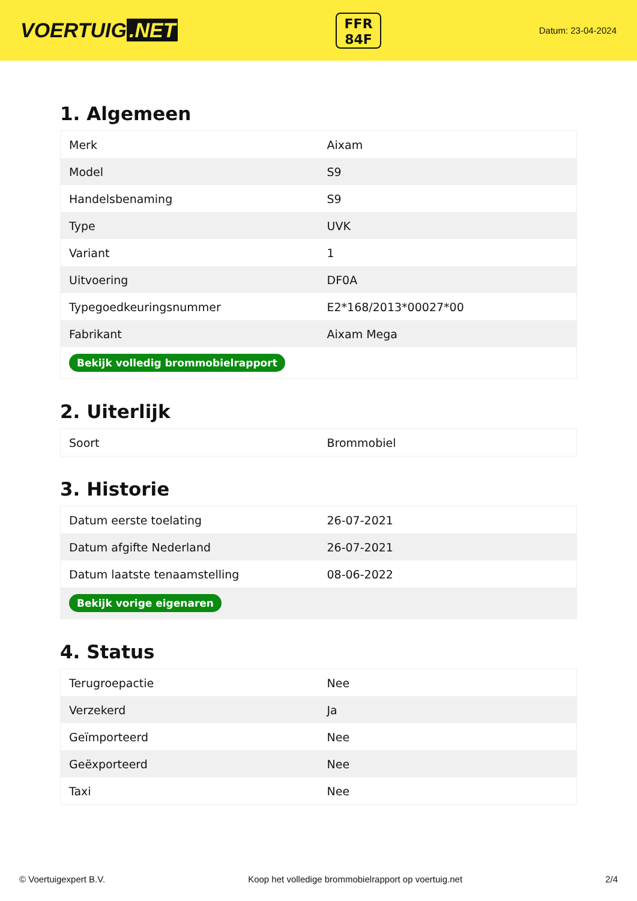VOERTUIG.NET
FFR
84F
Datum: 23-04-2024
1. Algemeen
| Merk | Aixam |
| Model | S9 |
| Handelsbenaming | S9 |
| Type | UVK |
| Variant | 1 |
| Uitvoering | DF0A |
| Typegoedkeuringsnummer | E2*168/2013*00027*00 |
| Fabrikant | Aixam Mega |
| Bekijk volledig brommobielrapport | |
2. Uiterlijk
| Soort | Brommobiel |
3. Historie
| Datum eerste toelating | 26-07-2021 |
| Datum afgifte Nederland | 26-07-2021 |
| Datum laatste tenaamstelling | 08-06-2022 |
| Bekijk vorige eigenaren | |
4. Status
| Terugroepactie | Nee |
| Verzekerd | Ja |
| Geïmporteerd | Nee |
| Geëxporteerd | Nee |
| Taxi | Nee |
© Voertuigexpert B.V. Koop het volledige brommobielrapport op voertuig.net 2/4